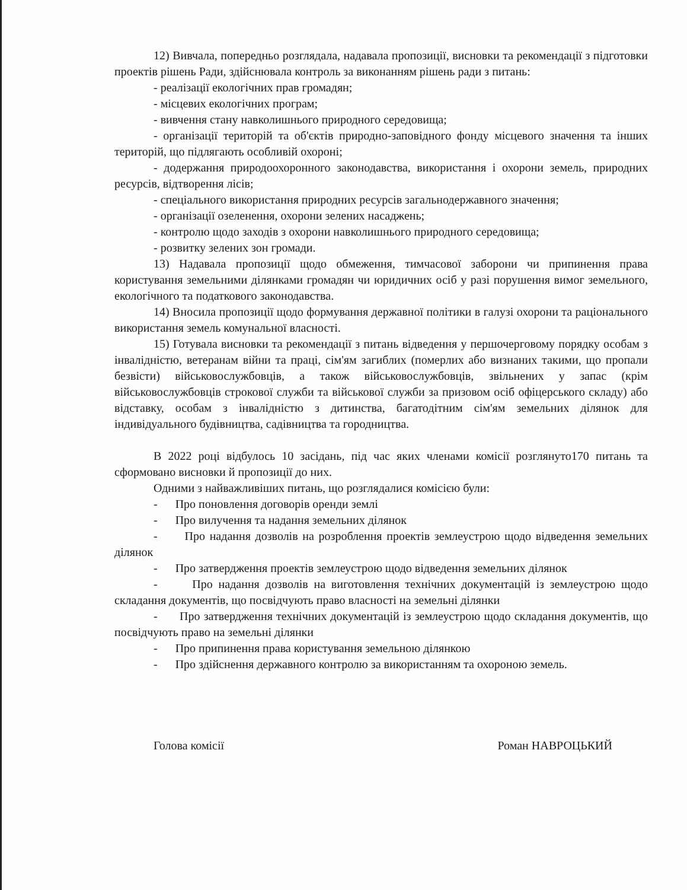12) Вивчала, попередньо розглядала, надавала пропозиції, висновки та рекомендації з підготовки проектів рішень Ради, здійснювала контроль за виконанням рішень ради з питань:
- реалізації екологічних прав громадян;
- місцевих екологічних програм;
- вивчення стану навколишнього природного середовища;
- організації територій та об'єктів природно-заповідного фонду місцевого значення та інших територій, що підлягають особливій охороні;
- додержання природоохоронного законодавства, використання і охорони земель, природних ресурсів, відтворення лісів;
- спеціального використання природних ресурсів загальнодержавного значення;
- організації озеленення, охорони зелених насаджень;
- контролю щодо заходів з охорони навколишнього природного середовища;
- розвитку зелених зон громади.
13) Надавала пропозиції щодо обмеження, тимчасової заборони чи припинення права користування земельними ділянками громадян чи юридичних осіб у разі порушення вимог земельного, екологічного та податкового законодавства.
14) Вносила пропозиції щодо формування державної політики в галузі охорони та раціонального використання земель комунальної власності.
15) Готувала висновки та рекомендації з питань відведення у першочерговому порядку особам з інвалідністю, ветеранам війни та праці, сім'ям загиблих (померлих або визнаних такими, що пропали безвісти) військовослужбовців, а також військовослужбовців, звільнених у запас (крім військовослужбовців строкової служби та військової служби за призовом осіб офіцерського складу) або відставку, особам з інвалідністю з дитинства, багатодітним сім'ям земельних ділянок для індивідуального будівництва, садівництва та городництва.
В 2022 році відбулось 10 засідань, під час яких членами комісії розглянуто170 питань та сформовано висновки й пропозиції до них.
Одними з найважливіших питань, що розглядалися комісією були:
- Про поновлення договорів оренди землі
- Про вилучення та надання земельних ділянок
- Про надання дозволів на розроблення проектів землеустрою щодо відведення земельних ділянок
- Про затвердження проектів землеустрою щодо відведення земельних ділянок
- Про надання дозволів на виготовлення технічних документацій із землеустрою щодо складання документів, що посвідчують право власності на земельні ділянки
- Про затвердження технічних документацій із землеустрою щодо складання документів, що посвідчують право на земельні ділянки
- Про припинення права користування земельною ділянкою
- Про здійснення державного контролю за використанням та охороною земель.
Голова комісії Роман НАВРОЦЬКИЙ